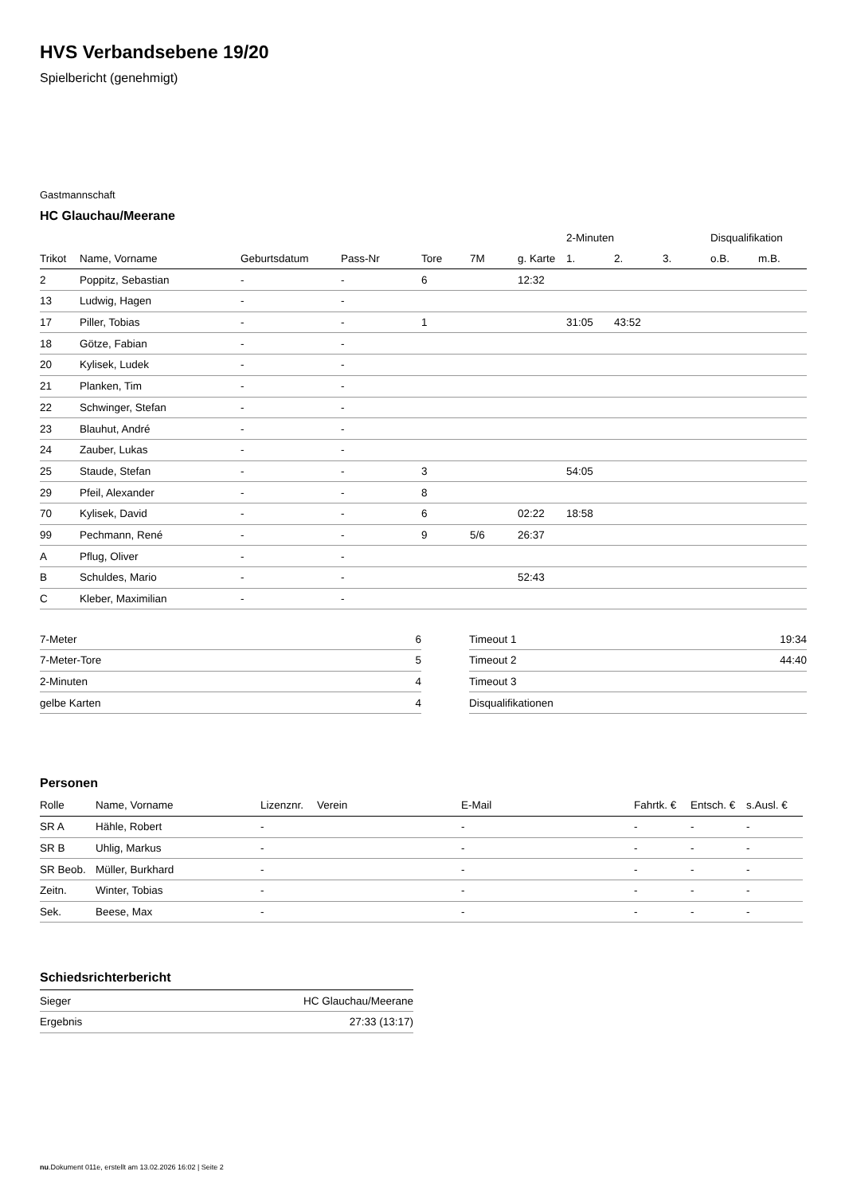HVS Verbandsebene 19/20
Spielbericht (genehmigt)
Gastmannschaft
HC Glauchau/Meerane
| | | | | | | | 2-Minuten | | | Disqualifikation | |
| --- | --- | --- | --- | --- | --- | --- | --- | --- | --- | --- | --- |
| Trikot | Name, Vorname | Geburtsdatum | Pass-Nr | Tore | 7M | g. Karte | 1. | 2. | 3. | o.B. | m.B. |
| 2 | Poppitz, Sebastian | - | - | 6 | | 12:32 | | | | | |
| 13 | Ludwig, Hagen | - | - | | | | | | | | |
| 17 | Piller, Tobias | - | - | 1 | | | 31:05 | 43:52 | | | |
| 18 | Götze, Fabian | - | - | | | | | | | | |
| 20 | Kylisek, Ludek | - | - | | | | | | | | |
| 21 | Planken, Tim | - | - | | | | | | | | |
| 22 | Schwinger, Stefan | - | - | | | | | | | | |
| 23 | Blauhut, André | - | - | | | | | | | | |
| 24 | Zauber, Lukas | - | - | | | | | | | | |
| 25 | Staude, Stefan | - | - | 3 | | | 54:05 | | | | |
| 29 | Pfeil, Alexander | - | - | 8 | | | | | | | |
| 70 | Kylisek, David | - | - | 6 | | 02:22 | 18:58 | | | | |
| 99 | Pechmann, René | - | - | 9 | 5/6 | 26:37 | | | | | |
| A | Pflug, Oliver | - | - | | | | | | | | |
| B | Schuldes, Mario | - | - | | | 52:43 | | | | | |
| C | Kleber, Maximilian | - | - | | | | | | | | |
| 7-Meter | 6 |
| 7-Meter-Tore | 5 |
| 2-Minuten | 4 |
| gelbe Karten | 4 |
| Timeout 1 | 19:34 |
| Timeout 2 | 44:40 |
| Timeout 3 | |
| Disqualifikationen | |
Personen
| Rolle | Name, Vorname | Lizenznr. | Verein | E-Mail | Fahrtk. € | Entsch. € | s.Ausl. € |
| --- | --- | --- | --- | --- | --- | --- | --- |
| SR A | Hähle, Robert | - | | - | - | - | - |
| SR B | Uhlig, Markus | - | | - | - | - | - |
| SR Beob. | Müller, Burkhard | - | | - | - | - | - |
| Zeitn. | Winter, Tobias | - | | - | - | - | - |
| Sek. | Beese, Max | - | | - | - | - | - |
Schiedsrichterbericht
| Sieger | HC Glauchau/Meerane |
| Ergebnis | 27:33 (13:17) |
nu.Dokument 011e, erstellt am 13.02.2026 16:02 | Seite 2